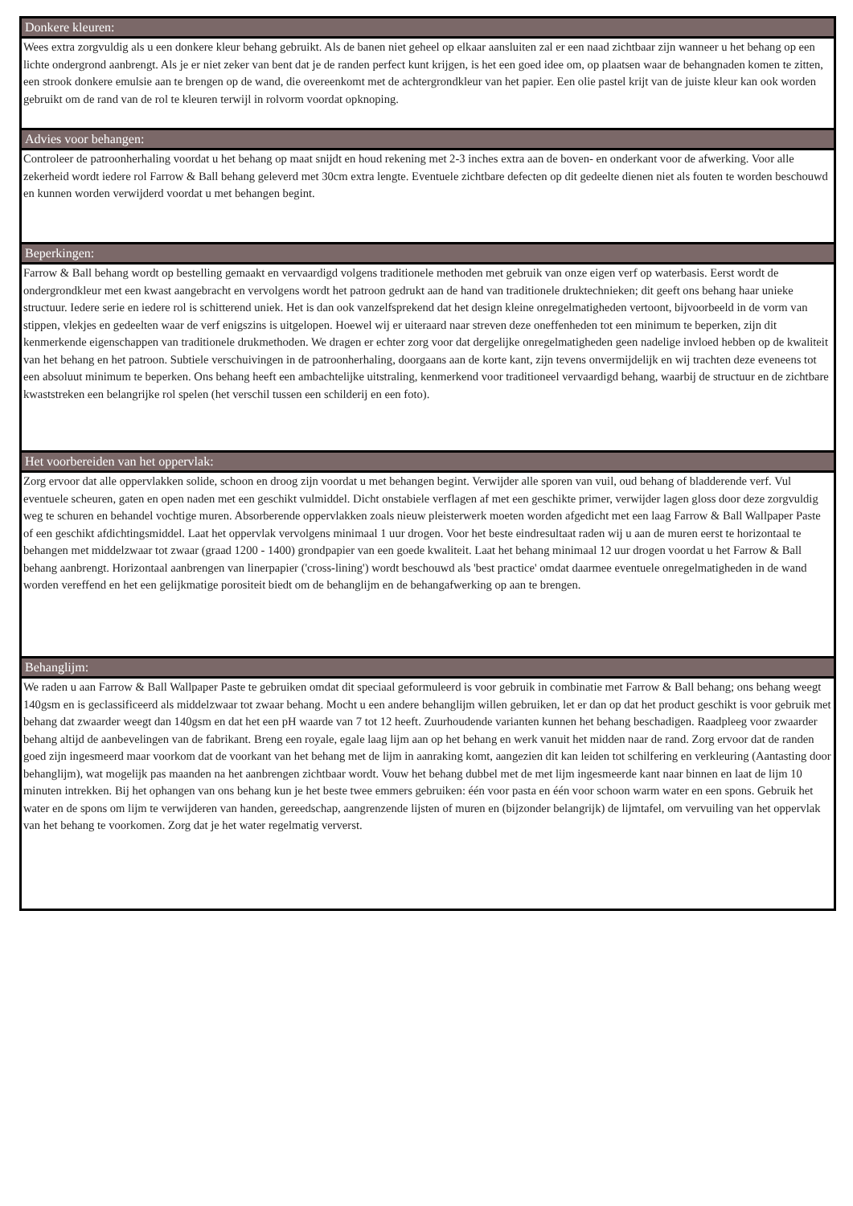Donkere kleuren:
Wees extra zorgvuldig als u een donkere kleur behang gebruikt. Als de banen niet geheel op elkaar aansluiten zal er een naad zichtbaar zijn wanneer u het behang op een lichte ondergrond aanbrengt. Als je er niet zeker van bent dat je de randen perfect kunt krijgen, is het een goed idee om, op plaatsen waar de behangnaden komen te zitten, een strook donkere emulsie aan te brengen op de wand, die overeenkomt met de achtergrondkleur van het papier. Een olie pastel krijt van de juiste kleur kan ook worden gebruikt om de rand van de rol te kleuren terwijl in rolvorm voordat opknoping.
Advies voor behangen:
Controleer de patroonherhaling voordat u het behang op maat snijdt en houd rekening met 2-3 inches extra aan de boven- en onderkant voor de afwerking. Voor alle zekerheid wordt iedere rol Farrow & Ball behang geleverd met 30cm extra lengte. Eventuele zichtbare defecten op dit gedeelte dienen niet als fouten te worden beschouwd en kunnen worden verwijderd voordat u met behangen begint.
Beperkingen:
Farrow & Ball behang wordt op bestelling gemaakt en vervaardigd volgens traditionele methoden met gebruik van onze eigen verf op waterbasis. Eerst wordt de ondergrondkleur met een kwast aangebracht en vervolgens wordt het patroon gedrukt aan de hand van traditionele druktechnieken; dit geeft ons behang haar unieke structuur. Iedere serie en iedere rol is schitterend uniek. Het is dan ook vanzelfsprekend dat het design kleine onregelmatigheden vertoont, bijvoorbeeld in de vorm van stippen, vlekjes en gedeelten waar de verf enigszins is uitgelopen. Hoewel wij er uiteraard naar streven deze oneffenheden tot een minimum te beperken, zijn dit kenmerkende eigenschappen van traditionele drukmethoden. We dragen er echter zorg voor dat dergelijke onregelmatigheden geen nadelige invloed hebben op de kwaliteit van het behang en het patroon. Subtiele verschuivingen in de patroonherhaling, doorgaans aan de korte kant, zijn tevens onvermijdelijk en wij trachten deze eveneens tot een absoluut minimum te beperken. Ons behang heeft een ambachtelijke uitstraling, kenmerkend voor traditioneel vervaardigd behang, waarbij de structuur en de zichtbare kwaststreken een belangrijke rol spelen (het verschil tussen een schilderij en een foto).
Het voorbereiden van het oppervlak:
Zorg ervoor dat alle oppervlakken solide, schoon en droog zijn voordat u met behangen begint. Verwijder alle sporen van vuil, oud behang of bladderende verf. Vul eventuele scheuren, gaten en open naden met een geschikt vulmiddel. Dicht onstabiele verflagen af met een geschikte primer, verwijder lagen gloss door deze zorgvuldig weg te schuren en behandel vochtige muren. Absorberende oppervlakken zoals nieuw pleisterwerk moeten worden afgedicht met een laag Farrow & Ball Wallpaper Paste of een geschikt afdichtingsmiddel. Laat het oppervlak vervolgens minimaal 1 uur drogen. Voor het beste eindresultaat raden wij u aan de muren eerst te horizontaal te behangen met middelzwaar tot zwaar (graad 1200 - 1400) grondpapier van een goede kwaliteit. Laat het behang minimaal 12 uur drogen voordat u het Farrow & Ball behang aanbrengt. Horizontaal aanbrengen van linerpapier ('cross-lining') wordt beschouwd als 'best practice' omdat daarmee eventuele onregelmatigheden in de wand worden vereffend en het een gelijkmatige porositeit biedt om de behanglijm en de behangafwerking op aan te brengen.
Behanglijm:
We raden u aan Farrow & Ball Wallpaper Paste te gebruiken omdat dit speciaal geformuleerd is voor gebruik in combinatie met Farrow & Ball behang; ons behang weegt 140gsm en is geclassificeerd als middelzwaar tot zwaar behang. Mocht u een andere behanglijm willen gebruiken, let er dan op dat het product geschikt is voor gebruik met behang dat zwaarder weegt dan 140gsm en dat het een pH waarde van 7 tot 12 heeft. Zuurhoudende varianten kunnen het behang beschadigen. Raadpleeg voor zwaarder behang altijd de aanbevelingen van de fabrikant. Breng een royale, egale laag lijm aan op het behang en werk vanuit het midden naar de rand. Zorg ervoor dat de randen goed zijn ingesmeerd maar voorkom dat de voorkant van het behang met de lijm in aanraking komt, aangezien dit kan leiden tot schilfering en verkleuring (Aantasting door behanglijm), wat mogelijk pas maanden na het aanbrengen zichtbaar wordt. Vouw het behang dubbel met de met lijm ingesmeerde kant naar binnen en laat de lijm 10 minuten intrekken. Bij het ophangen van ons behang kun je het beste twee emmers gebruiken: één voor pasta en één voor schoon warm water en een spons. Gebruik het water en de spons om lijm te verwijderen van handen, gereedschap, aangrenzende lijsten of muren en (bijzonder belangrijk) de lijmtafel, om vervuiling van het oppervlak van het behang te voorkomen. Zorg dat je het water regelmatig ververst.